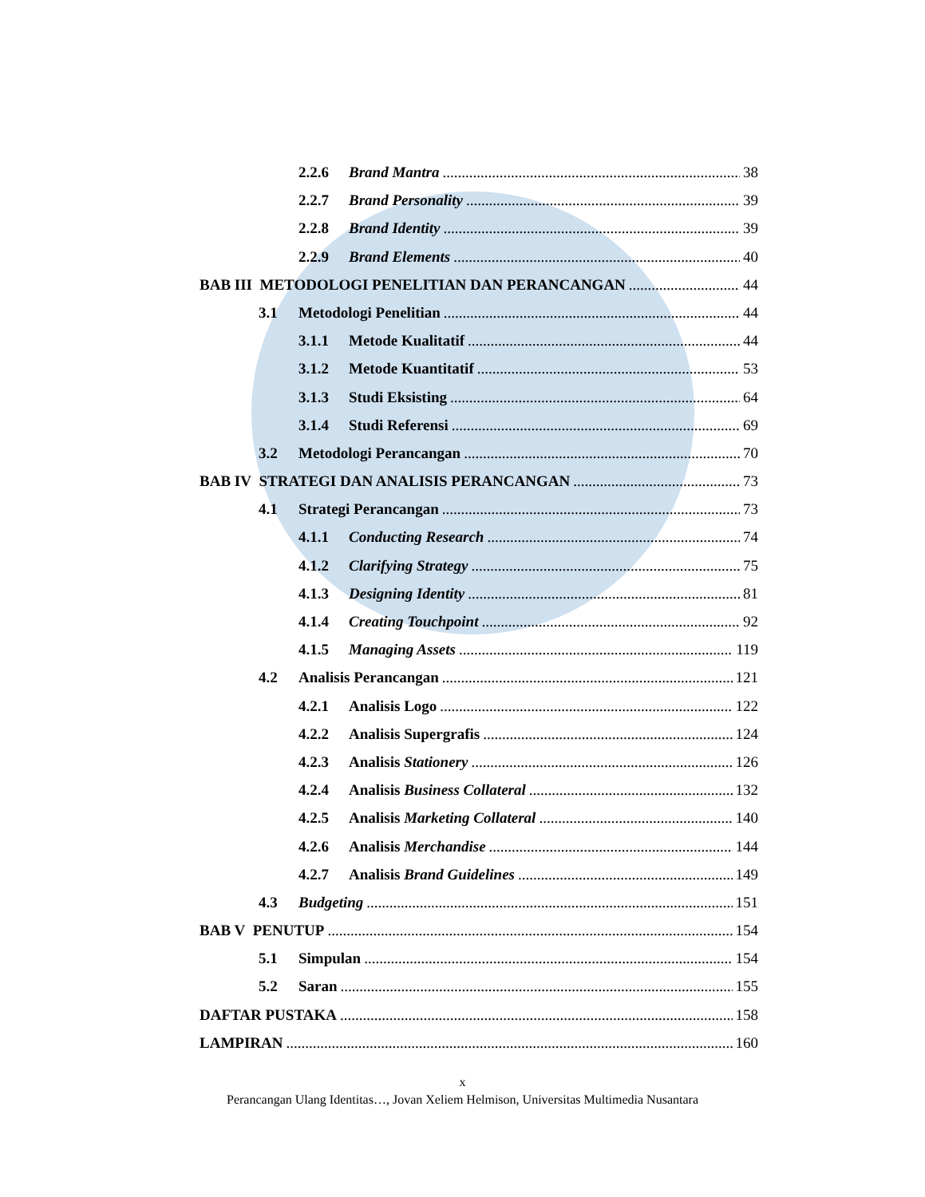2.2.6 Brand Mantra 38
2.2.7 Brand Personality 39
2.2.8 Brand Identity 39
2.2.9 Brand Elements 40
BAB III METODOLOGI PENELITIAN DAN PERANCANGAN 44
3.1 Metodologi Penelitian 44
3.1.1 Metode Kualitatif 44
3.1.2 Metode Kuantitatif 53
3.1.3 Studi Eksisting 64
3.1.4 Studi Referensi 69
3.2 Metodologi Perancangan 70
BAB IV STRATEGI DAN ANALISIS PERANCANGAN 73
4.1 Strategi Perancangan 73
4.1.1 Conducting Research 74
4.1.2 Clarifying Strategy 75
4.1.3 Designing Identity 81
4.1.4 Creating Touchpoint 92
4.1.5 Managing Assets 119
4.2 Analisis Perancangan 121
4.2.1 Analisis Logo 122
4.2.2 Analisis Supergrafis 124
4.2.3 Analisis Stationery 126
4.2.4 Analisis Business Collateral 132
4.2.5 Analisis Marketing Collateral 140
4.2.6 Analisis Merchandise 144
4.2.7 Analisis Brand Guidelines 149
4.3 Budgeting 151
BAB V PENUTUP 154
5.1 Simpulan 154
5.2 Saran 155
DAFTAR PUSTAKA 158
LAMPIRAN 160
x
Perancangan Ulang Identitas…, Jovan Xeliem Helmison, Universitas Multimedia Nusantara